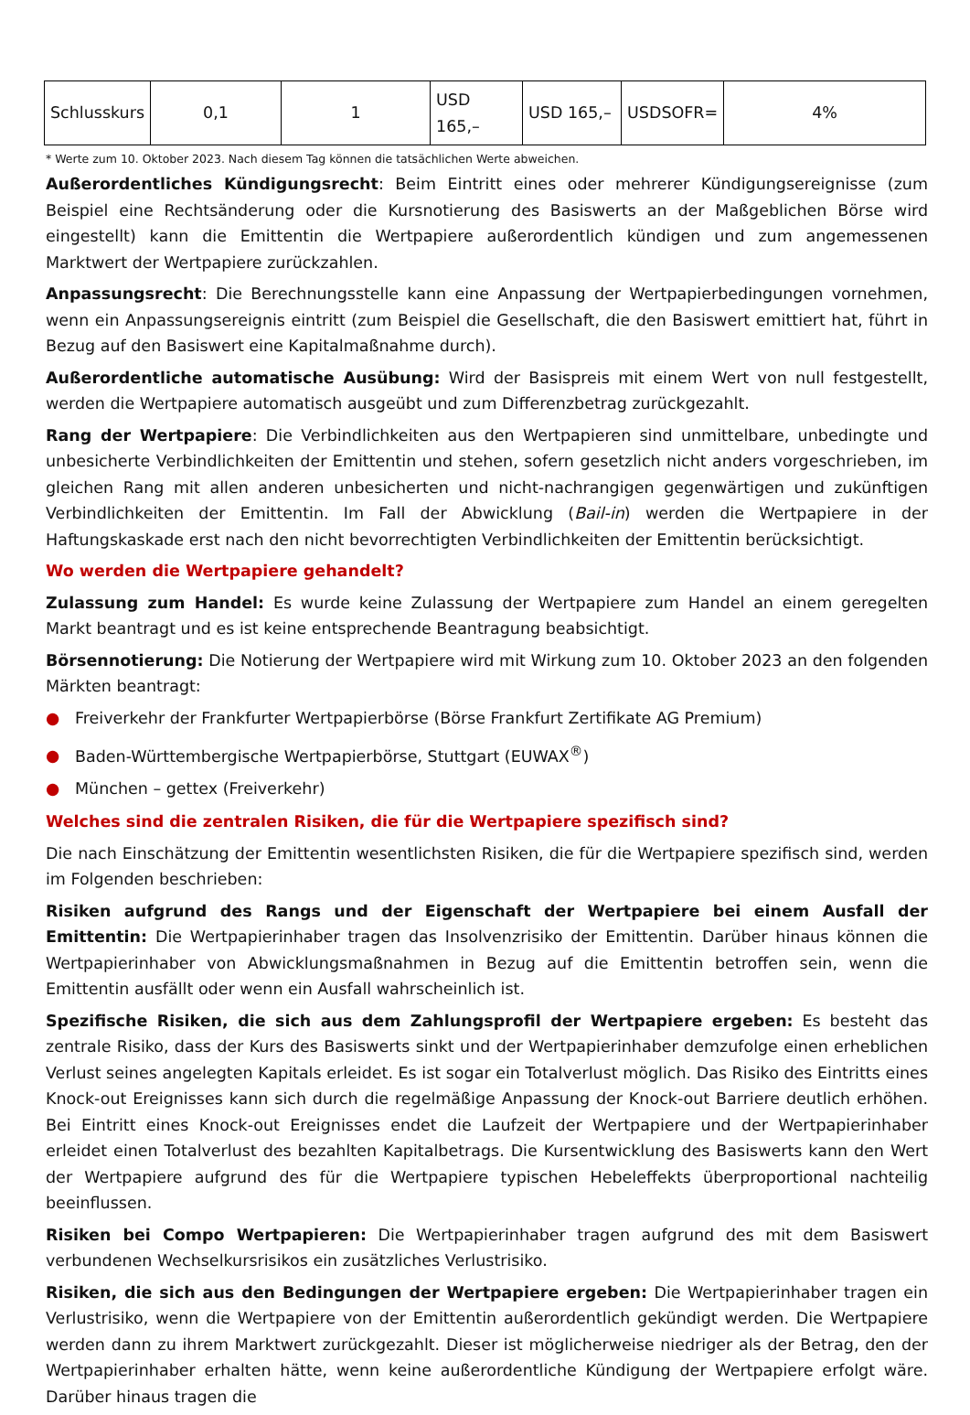| Schlusskurs | 0,1 | 1 | USD 165,– | USD 165,– | USDSOFR= | 4% |
* Werte zum 10. Oktober 2023. Nach diesem Tag können die tatsächlichen Werte abweichen.
Außerordentliches Kündigungsrecht: Beim Eintritt eines oder mehrerer Kündigungsereignisse (zum Beispiel eine Rechtsänderung oder die Kursnotierung des Basiswerts an der Maßgeblichen Börse wird eingestellt) kann die Emittentin die Wertpapiere außerordentlich kündigen und zum angemessenen Marktwert der Wertpapiere zurückzahlen.
Anpassungsrecht: Die Berechnungsstelle kann eine Anpassung der Wertpapierbedingungen vornehmen, wenn ein Anpassungsereignis eintritt (zum Beispiel die Gesellschaft, die den Basiswert emittiert hat, führt in Bezug auf den Basiswert eine Kapitalmaßnahme durch).
Außerordentliche automatische Ausübung: Wird der Basispreis mit einem Wert von null festgestellt, werden die Wertpapiere automatisch ausgeübt und zum Differenzbetrag zurückgezahlt.
Rang der Wertpapiere: Die Verbindlichkeiten aus den Wertpapieren sind unmittelbare, unbedingte und unbesicherte Verbindlichkeiten der Emittentin und stehen, sofern gesetzlich nicht anders vorgeschrieben, im gleichen Rang mit allen anderen unbesicherten und nicht-nachrangigen gegenwärtigen und zukünftigen Verbindlichkeiten der Emittentin. Im Fall der Abwicklung (Bail-in) werden die Wertpapiere in der Haftungskaskade erst nach den nicht bevorrechtigten Verbindlichkeiten der Emittentin berücksichtigt.
Wo werden die Wertpapiere gehandelt?
Zulassung zum Handel: Es wurde keine Zulassung der Wertpapiere zum Handel an einem geregelten Markt beantragt und es ist keine entsprechende Beantragung beabsichtigt.
Börsennotierung: Die Notierung der Wertpapiere wird mit Wirkung zum 10. Oktober 2023 an den folgenden Märkten beantragt:
● Freiverkehr der Frankfurter Wertpapierbörse (Börse Frankfurt Zertifikate AG Premium)
● Baden-Württembergische Wertpapierbörse, Stuttgart (EUWAX<sup>®</sup>)
● München – gettex (Freiverkehr)
Welches sind die zentralen Risiken, die für die Wertpapiere spezifisch sind?
Die nach Einschätzung der Emittentin wesentlichsten Risiken, die für die Wertpapiere spezifisch sind, werden im Folgenden beschrieben:
Risiken aufgrund des Rangs und der Eigenschaft der Wertpapiere bei einem Ausfall der Emittentin: Die Wertpapierinhaber tragen das Insolvenzrisiko der Emittentin. Darüber hinaus können die Wertpapierinhaber von Abwicklungsmaßnahmen in Bezug auf die Emittentin betroffen sein, wenn die Emittentin ausfällt oder wenn ein Ausfall wahrscheinlich ist.
Spezifische Risiken, die sich aus dem Zahlungsprofil der Wertpapiere ergeben: Es besteht das zentrale Risiko, dass der Kurs des Basiswerts sinkt und der Wertpapierinhaber demzufolge einen erheblichen Verlust seines angelegten Kapitals erleidet. Es ist sogar ein Totalverlust möglich. Das Risiko des Eintritts eines Knock-out Ereignisses kann sich durch die regelmäßige Anpassung der Knock-out Barriere deutlich erhöhen. Bei Eintritt eines Knock-out Ereignisses endet die Laufzeit der Wertpapiere und der Wertpapierinhaber erleidet einen Totalverlust des bezahlten Kapitalbetrags. Die Kursentwicklung des Basiswerts kann den Wert der Wertpapiere aufgrund des für die Wertpapiere typischen Hebeleffekts überproportional nachteilig beeinflussen.
Risiken bei Compo Wertpapieren: Die Wertpapierinhaber tragen aufgrund des mit dem Basiswert verbundenen Wechselkursrisikos ein zusätzliches Verlustrisiko.
Risiken, die sich aus den Bedingungen der Wertpapiere ergeben: Die Wertpapierinhaber tragen ein Verlustrisiko, wenn die Wertpapiere von der Emittentin außerordentlich gekündigt werden. Die Wertpapiere werden dann zu ihrem Marktwert zurückgezahlt. Dieser ist möglicherweise niedriger als der Betrag, den der Wertpapierinhaber erhalten hätte, wenn keine außerordentliche Kündigung der Wertpapiere erfolgt wäre. Darüber hinaus tragen die